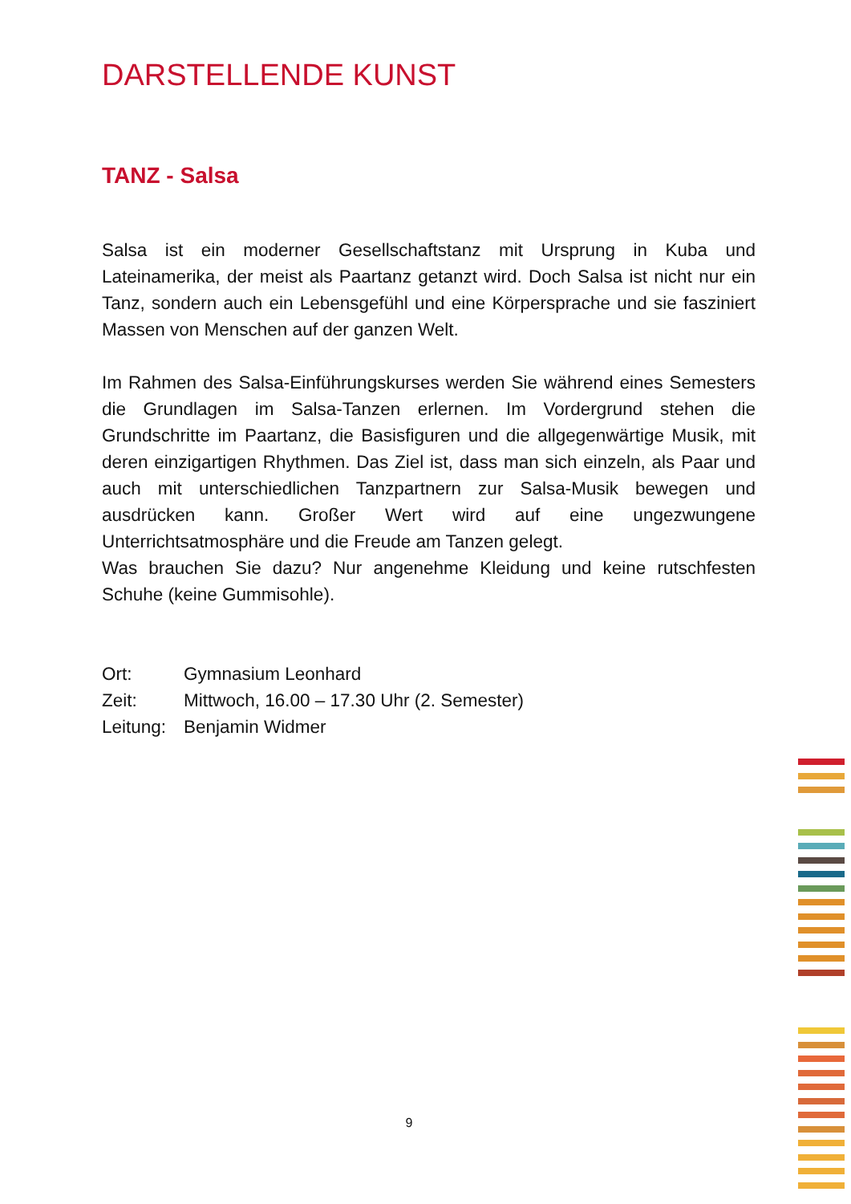DARSTELLENDE KUNST
TANZ - Salsa
Salsa ist ein moderner Gesellschaftstanz mit Ursprung in Kuba und Lateinamerika, der meist als Paartanz getanzt wird. Doch Salsa ist nicht nur ein Tanz, sondern auch ein Lebensgefühl und eine Körpersprache und sie fasziniert Massen von Menschen auf der ganzen Welt.
Im Rahmen des Salsa-Einführungskurses werden Sie während eines Semesters die Grundlagen im Salsa-Tanzen erlernen. Im Vordergrund stehen die Grundschritte im Paartanz, die Basisfiguren und die allgegenwärtige Musik, mit deren einzigartigen Rhythmen. Das Ziel ist, dass man sich einzeln, als Paar und auch mit unterschiedlichen Tanzpartnern zur Salsa-Musik bewegen und ausdrücken kann. Großer Wert wird auf eine ungezwungene Unterrichtsatmosphäre und die Freude am Tanzen gelegt.
Was brauchen Sie dazu? Nur angenehme Kleidung und keine rutschfesten Schuhe (keine Gummisohle).
Ort: Gymnasium Leonhard
Zeit: Mittwoch, 16.00 – 17.30 Uhr (2. Semester)
Leitung: Benjamin Widmer
9